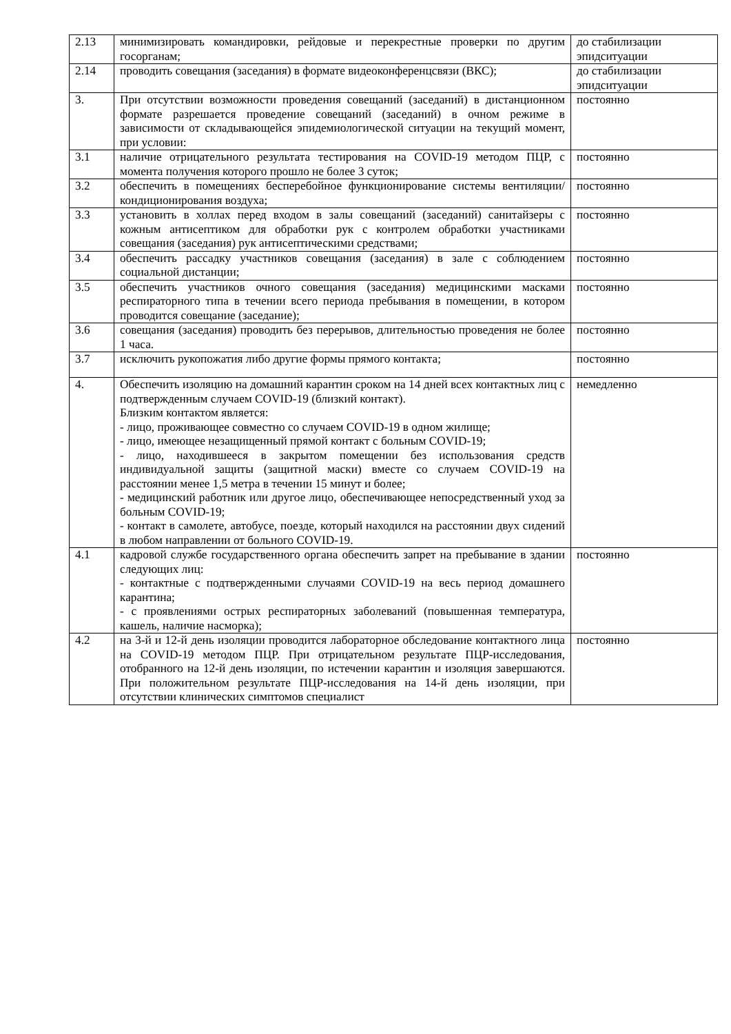| 2.13 | минимизировать командировки, рейдовые и перекрестные проверки по другим госорганам; | до стабилизации эпидситуации |
| 2.14 | проводить совещания (заседания) в формате видеоконференцсвязи (ВКС); | до стабилизации эпидситуации |
| 3. | При отсутствии возможности проведения совещаний (заседаний) в дистанционном формате разрешается проведение совещаний (заседаний) в очном режиме в зависимости от складывающейся эпидемиологической ситуации на текущий момент, при условии: | постоянно |
| 3.1 | наличие отрицательного результата тестирования на COVID-19 методом ПЦР, с момента получения которого прошло не более 3 суток; | постоянно |
| 3.2 | обеспечить в помещениях бесперебойное функционирование системы вентиляции/кондиционирования воздуха; | постоянно |
| 3.3 | установить в холлах перед входом в залы совещаний (заседаний) санитайзеры с кожным антисептиком для обработки рук с контролем обработки участниками совещания (заседания) рук антисептическими средствами; | постоянно |
| 3.4 | обеспечить рассадку участников совещания (заседания) в зале с соблюдением социальной дистанции; | постоянно |
| 3.5 | обеспечить участников очного совещания (заседания) медицинскими масками респираторного типа в течении всего периода пребывания в помещении, в котором проводится совещание (заседание); | постоянно |
| 3.6 | совещания (заседания) проводить без перерывов, длительностью проведения не более 1 часа. | постоянно |
| 3.7 | исключить рукопожатия либо другие формы прямого контакта; | постоянно |
| 4. | Обеспечить изоляцию на домашний карантин сроком на 14 дней всех контактных лиц с подтвержденным случаем COVID-19 (близкий контакт). Близким контактом является: - лицо, проживающее совместно со случаем COVID-19 в одном жилище; - лицо, имеющее незащищенный прямой контакт с больным COVID-19; - лицо, находившееся в закрытом помещении без использования средств индивидуальной защиты (защитной маски) вместе со случаем COVID-19 на расстоянии менее 1,5 метра в течении 15 минут и более; - медицинский работник или другое лицо, обеспечивающее непосредственный уход за больным COVID-19; - контакт в самолете, автобусе, поезде, который находился на расстоянии двух сидений в любом направлении от больного COVID-19. | немедленно |
| 4.1 | кадровой службе государственного органа обеспечить запрет на пребывание в здании следующих лиц: - контактные с подтвержденными случаями COVID-19 на весь период домашнего карантина; - с проявлениями острых респираторных заболеваний (повышенная температура, кашель, наличие насморка); | постоянно |
| 4.2 | на 3-й и 12-й день изоляции проводится лабораторное обследование контактного лица на COVID-19 методом ПЦР. При отрицательном результате ПЦР-исследования, отобранного на 12-й день изоляции, по истечении карантин и изоляция завершаются. При положительном результате ПЦР-исследования на 14-й день изоляции, при отсутствии клинических симптомов специалист | постоянно |